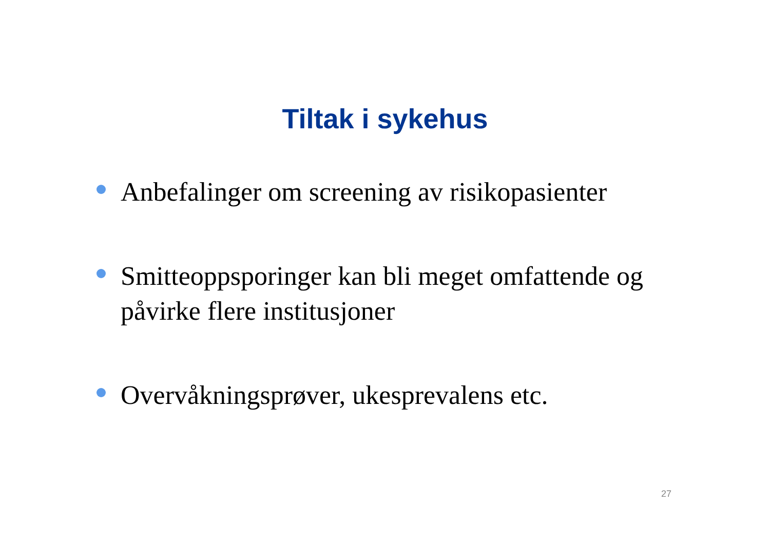Tiltak i sykehus
Anbefalinger om screening av risikopasienter
Smitteoppsporinger kan bli meget omfattende og påvirke flere institusjoner
Overvåkningsprøver, ukesprevalens etc.
27